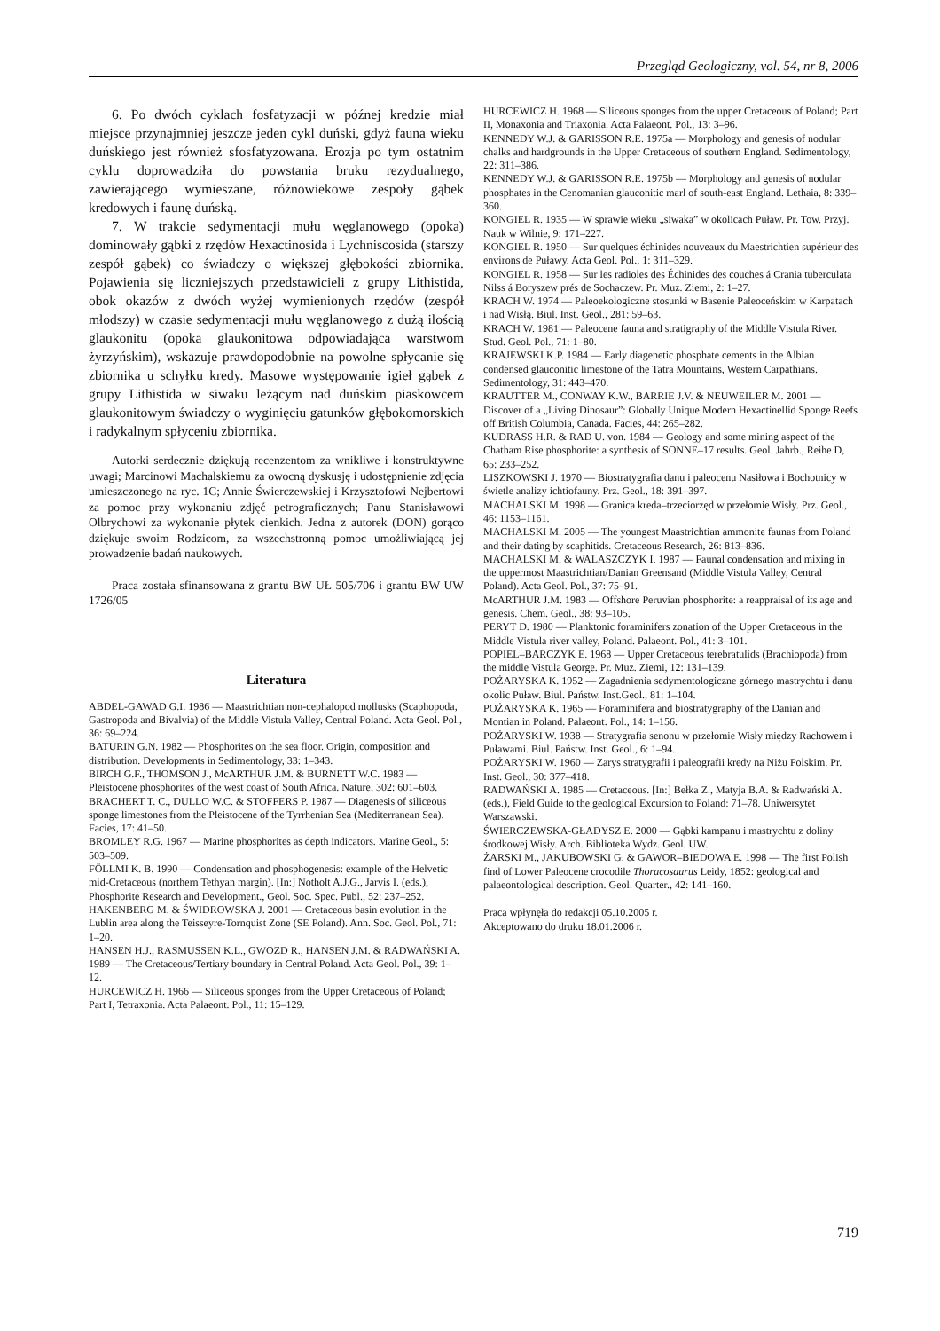Przegląd Geologiczny, vol. 54, nr 8, 2006
6. Po dwóch cyklach fosfatyzacji w późnej kredzie miał miejsce przynajmniej jeszcze jeden cykl duński, gdyż fauna wieku duńskiego jest również sfosfatyzowana. Erozja po tym ostatnim cyklu doprowadziła do powstania bruku rezydualnego, zawierającego wymieszane, różnowiekowe zespoły gąbek kredowych i faunę duńską.
7. W trakcie sedymentacji mułu węglanowego (opoka) dominowały gąbki z rzędów Hexactinosida i Lychniscosida (starszy zespół gąbek) co świadczy o większej głębokości zbiornika. Pojawienia się liczniejszych przedstawicieli z grupy Lithistida, obok okazów z dwóch wyżej wymienionych rzędów (zespół młodszy) w czasie sedymentacji mułu węglanowego z dużą ilością glaukonitu (opoka glaukonitowa odpowiadająca warstwom żyrzyńskim), wskazuje prawdopodobnie na powolne spłycanie się zbiornika u schyłku kredy. Masowe występowanie igieł gąbek z grupy Lithistida w siwaku leżącym nad duńskim piaskowcem glaukonitowym świadczy o wyginięciu gatunków głębokomorskich i radykalnym spłyceniu zbiornika.
Autorki serdecznie dziękują recenzentom za wnikliwe i konstruktywne uwagi; Marcinowi Machalskiemu za owocną dyskusję i udostępnienie zdjęcia umieszczonego na ryc. 1C; Annie Świerczewskiej i Krzysztofowi Nejbertowi za pomoc przy wykonaniu zdjęć petrograficznych; Panu Stanisławowi Olbrychowi za wykonanie płytek cienkich. Jedna z autorek (DON) gorąco dziękuje swoim Rodzicom, za wszechstronną pomoc umożliwiającą jej prowadzenie badań naukowych.
Praca została sfinansowana z grantu BW UŁ 505/706 i grantu BW UW 1726/05
Literatura
ABDEL-GAWAD G.I. 1986 — Maastrichtian non-cephalopod mollusks (Scaphopoda, Gastropoda and Bivalvia) of the Middle Vistula Valley, Central Poland. Acta Geol. Pol., 36: 69–224.
BATURIN G.N. 1982 — Phosphorites on the sea floor. Origin, composition and distribution. Developments in Sedimentology, 33: 1–343.
BIRCH G.F., THOMSON J., McARTHUR J.M. & BURNETT W.C. 1983 — Pleistocene phosphorites of the west coast of South Africa. Nature, 302: 601–603.
BRACHERT T. C., DULLO W.C. & STOFFERS P. 1987 — Diagenesis of siliceous sponge limestones from the Pleistocene of the Tyrrhenian Sea (Mediterranean Sea). Facies, 17: 41–50.
BROMLEY R.G. 1967 — Marine phosphorites as depth indicators. Marine Geol., 5: 503–509.
FÖLLMI K. B. 1990 — Condensation and phosphogenesis: example of the Helvetic mid-Cretaceous (northern Tethyan margin). [In:] Notholt A.J.G., Jarvis I. (eds.), Phosphorite Research and Development., Geol. Soc. Spec. Publ., 52: 237–252.
HAKENBERG M. & ŚWIDROWSKA J. 2001 — Cretaceous basin evolution in the Lublin area along the Teisseyre-Tornquist Zone (SE Poland). Ann. Soc. Geol. Pol., 71: 1–20.
HANSEN H.J., RASMUSSEN K.L., GWOZD R., HANSEN J.M. & RADWAŃSKI A. 1989 — The Cretaceous/Tertiary boundary in Central Poland. Acta Geol. Pol., 39: 1–12.
HURCEWICZ H. 1966 — Siliceous sponges from the Upper Cretaceous of Poland; Part I, Tetraxonia. Acta Palaeont. Pol., 11: 15–129.
HURCEWICZ H. 1968 — Siliceous sponges from the upper Cretaceous of Poland; Part II, Monaxonia and Triaxonia. Acta Palaeont. Pol., 13: 3–96.
KENNEDY W.J. & GARISSON R.E. 1975a — Morphology and genesis of nodular chalks and hardgrounds in the Upper Cretaceous of southern England. Sedimentology, 22: 311–386.
KENNEDY W.J. & GARISSON R.E. 1975b — Morphology and genesis of nodular phosphates in the Cenomanian glauconitic marl of south-east England. Lethaia, 8: 339–360.
KONGIEL R. 1935 — W sprawie wieku „siwaka” w okolicach Puław. Pr. Tow. Przyj. Nauk w Wilnie, 9: 171–227.
KONGIEL R. 1950 — Sur quelques échinides nouveaux du Maestrichtien supérieur des environs de Puławy. Acta Geol. Pol., 1: 311–329.
KONGIEL R. 1958 — Sur les radioles des Échinides des couches á Crania tuberculata Nilss á Boryszew prés de Sochaczew. Pr. Muz. Ziemi, 2: 1–27.
KRACH W. 1974 — Paleoekologiczne stosunki w Basenie Paleoceńskim w Karpatach i nad Wisłą. Biul. Inst. Geol., 281: 59–63.
KRACH W. 1981 — Paleocene fauna and stratigraphy of the Middle Vistula River. Stud. Geol. Pol., 71: 1–80.
KRAJEWSKI K.P. 1984 — Early diagenetic phosphate cements in the Albian condensed glauconitic limestone of the Tatra Mountains, Western Carpathians. Sedimentology, 31: 443–470.
KRAUTTER M., CONWAY K.W., BARRIE J.V. & NEUWEILER M. 2001 — Discover of a „Living Dinosaur”: Globally Unique Modern Hexactinellid Sponge Reefs off British Columbia, Canada. Facies, 44: 265–282.
KUDRASS H.R. & RAD U. von. 1984 — Geology and some mining aspect of the Chatham Rise phosphorite: a synthesis of SONNE–17 results. Geol. Jahrb., Reihe D, 65: 233–252.
LISZKOWSKI J. 1970 — Biostratygrafia danu i paleocenu Nasiłowa i Bochotnicy w świetle analizy ichtiofauny. Prz. Geol., 18: 391–397.
MACHALSKI M. 1998 — Granica kreda–trzeciorzęd w przełomie Wisły. Prz. Geol., 46: 1153–1161.
MACHALSKI M. 2005 — The youngest Maastrichtian ammonite faunas from Poland and their dating by scaphitids. Cretaceous Research, 26: 813–836.
MACHALSKI M. & WALASZCZYK I. 1987 — Faunal condensation and mixing in the uppermost Maastrichtian/Danian Greensand (Middle Vistula Valley, Central Poland). Acta Geol. Pol., 37: 75–91.
McARTHUR J.M. 1983 — Offshore Peruvian phosphorite: a reappraisal of its age and genesis. Chem. Geol., 38: 93–105.
PERYT D. 1980 — Planktonic foraminifers zonation of the Upper Cretaceous in the Middle Vistula river valley, Poland. Palaeont. Pol., 41: 3–101.
POPIEL–BARCZYK E. 1968 — Upper Cretaceous terebratulids (Brachiopoda) from the middle Vistula George. Pr. Muz. Ziemi, 12: 131–139.
POŻARYSKA K. 1952 — Zagadnienia sedymentologiczne górnego mastrychtu i danu okolic Puław. Biul. Państw. Inst.Geol., 81: 1–104.
POŻARYSKA K. 1965 — Foraminifera and biostratygraphy of the Danian and Montian in Poland. Palaeont. Pol., 14: 1–156.
POŻARYSKI W. 1938 — Stratygrafia senonu w przełomie Wisły między Rachowem i Puławami. Biul. Państw. Inst. Geol., 6: 1–94.
POŻARYSKI W. 1960 — Zarys stratygrafii i paleografii kredy na Niżu Polskim. Pr. Inst. Geol., 30: 377–418.
RADWAŃSKI A. 1985 — Cretaceous. [In:] Bełka Z., Matyja B.A. & Radwański A. (eds.), Field Guide to the geological Excursion to Poland: 71–78. Uniwersytet Warszawski.
ŚWIERCZEWSKA-GŁADYSZ E. 2000 — Gąbki kampanu i mastrychtu z doliny środkowej Wisły. Arch. Biblioteka Wydz. Geol. UW.
ŻARSKI M., JAKUBOWSKI G. & GAWOR–BIEDOWA E. 1998 — The first Polish find of Lower Paleocene crocodile Thoracosaurus Leidy, 1852: geological and palaeontological description. Geol. Quarter., 42: 141–160.
Praca wpłynęła do redakcji 05.10.2005 r.
Akceptowano do druku 18.01.2006 r.
719